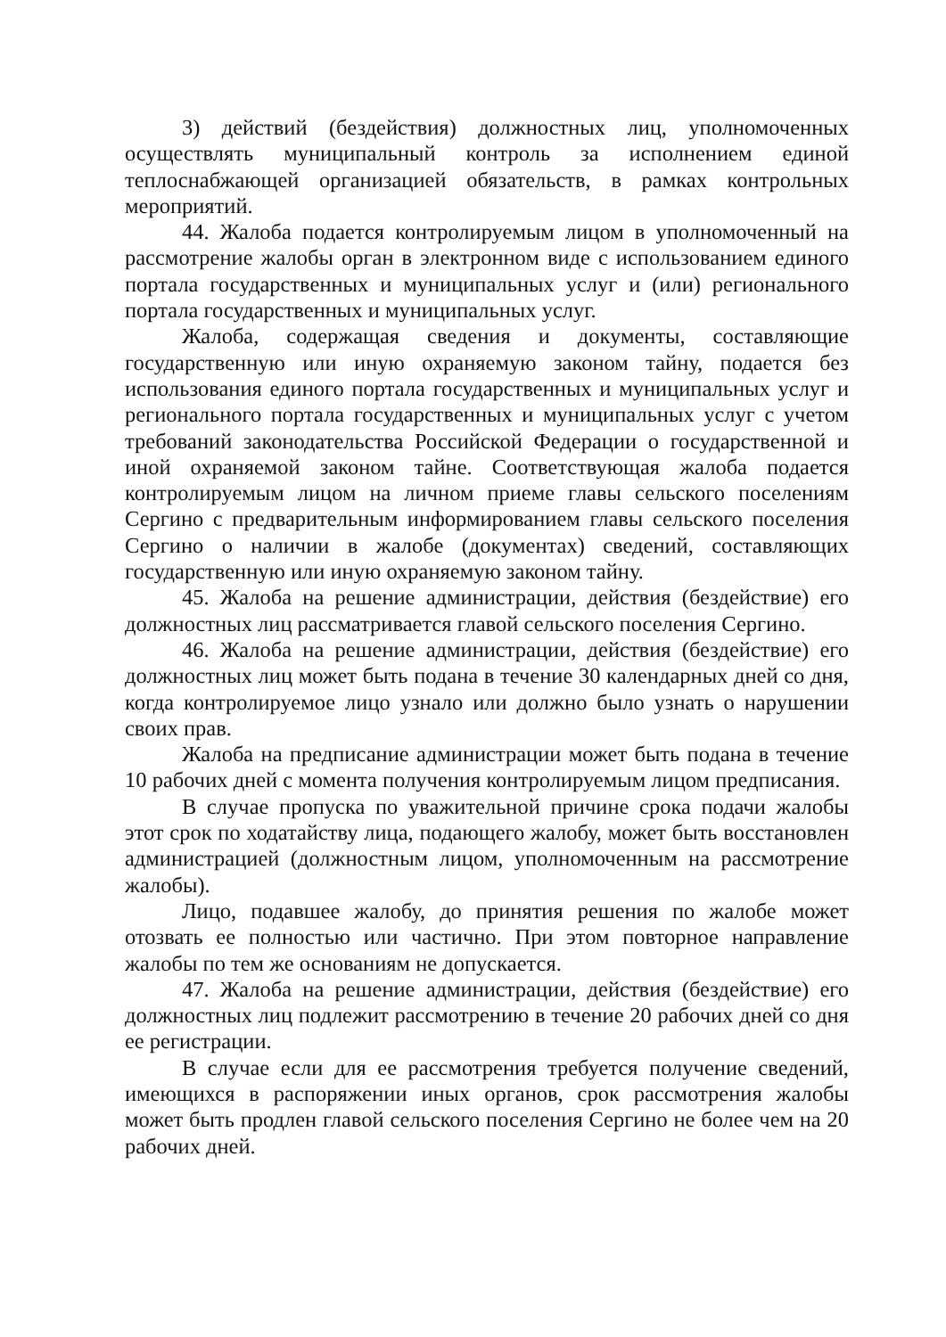3) действий (бездействия) должностных лиц, уполномоченных осуществлять муниципальный контроль за исполнением единой теплоснабжающей организацией обязательств, в рамках контрольных мероприятий.
44. Жалоба подается контролируемым лицом в уполномоченный на рассмотрение жалобы орган в электронном виде с использованием единого портала государственных и муниципальных услуг и (или) регионального портала государственных и муниципальных услуг.
Жалоба, содержащая сведения и документы, составляющие государственную или иную охраняемую законом тайну, подается без использования единого портала государственных и муниципальных услуг и регионального портала государственных и муниципальных услуг с учетом требований законодательства Российской Федерации о государственной и иной охраняемой законом тайне. Соответствующая жалоба подается контролируемым лицом на личном приеме главы сельского поселениям Сергино с предварительным информированием главы сельского поселения Сергино о наличии в жалобе (документах) сведений, составляющих государственную или иную охраняемую законом тайну.
45. Жалоба на решение администрации, действия (бездействие) его должностных лиц рассматривается главой сельского поселения Сергино.
46. Жалоба на решение администрации, действия (бездействие) его должностных лиц может быть подана в течение 30 календарных дней со дня, когда контролируемое лицо узнало или должно было узнать о нарушении своих прав.
Жалоба на предписание администрации может быть подана в течение 10 рабочих дней с момента получения контролируемым лицом предписания.
В случае пропуска по уважительной причине срока подачи жалобы этот срок по ходатайству лица, подающего жалобу, может быть восстановлен администрацией (должностным лицом, уполномоченным на рассмотрение жалобы).
Лицо, подавшее жалобу, до принятия решения по жалобе может отозвать ее полностью или частично. При этом повторное направление жалобы по тем же основаниям не допускается.
47. Жалоба на решение администрации, действия (бездействие) его должностных лиц подлежит рассмотрению в течение 20 рабочих дней со дня ее регистрации.
В случае если для ее рассмотрения требуется получение сведений, имеющихся в распоряжении иных органов, срок рассмотрения жалобы может быть продлен главой сельского поселения Сергино не более чем на 20 рабочих дней.